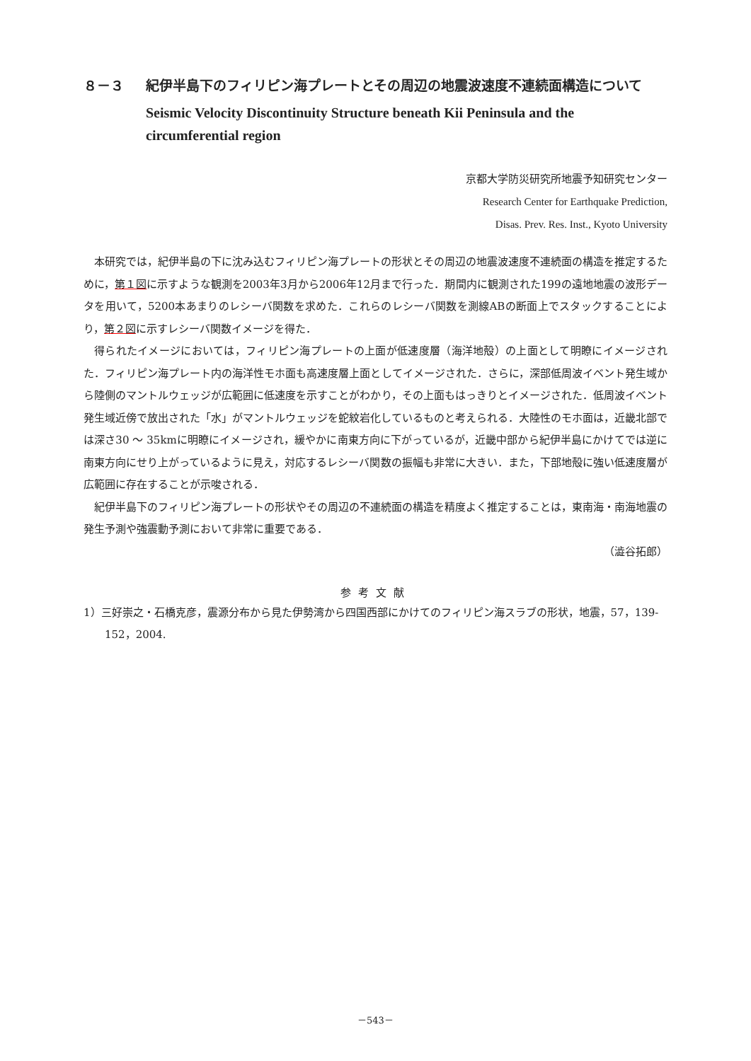８－３ 紀伊半島下のフィリピン海プレートとその周辺の地震波速度不連続面構造について
Seismic Velocity Discontinuity Structure beneath Kii Peninsula and the circumferential region
京都大学防災研究所地震予知研究センター
Research Center for Earthquake Prediction,
Disas. Prev. Res. Inst., Kyoto University
本研究では，紀伊半島の下に沈み込むフィリピン海プレートの形状とその周辺の地震波速度不連続面の構造を推定するために，第１図に示すような観測を2003年3月から2006年12月まで行った．期間内に観測された199の遠地地震の波形データを用いて，5200本あまりのレシーバ関数を求めた．これらのレシーバ関数を測線ABの断面上でスタックすることにより，第２図に示すレシーバ関数イメージを得た．
得られたイメージにおいては，フィリピン海プレートの上面が低速度層（海洋地殻）の上面として明瞭にイメージされた．フィリピン海プレート内の海洋性モホ面も高速度層上面としてイメージされた．さらに，深部低周波イベント発生域から陸側のマントルウェッジが広範囲に低速度を示すことがわかり，その上面もはっきりとイメージされた．低周波イベント発生域近傍で放出された「水」がマントルウェッジを蛇紋岩化しているものと考えられる．大陸性のモホ面は，近畿北部では深さ30 〜 35kmに明瞭にイメージされ，緩やかに南東方向に下がっているが，近畿中部から紀伊半島にかけてでは逆に南東方向にせり上がっているように見え，対応するレシーバ関数の振幅も非常に大きい．また，下部地殻に強い低速度層が広範囲に存在することが示唆される．
紀伊半島下のフィリピン海プレートの形状やその周辺の不連続面の構造を精度よく推定することは，東南海・南海地震の発生予測や強震動予測において非常に重要である．
（澁谷拓郎）
参考文献
1）三好崇之・石橋克彦，震源分布から見た伊勢湾から四国西部にかけてのフィリピン海スラブの形状，地震，57，139‐152，2004.
－543－